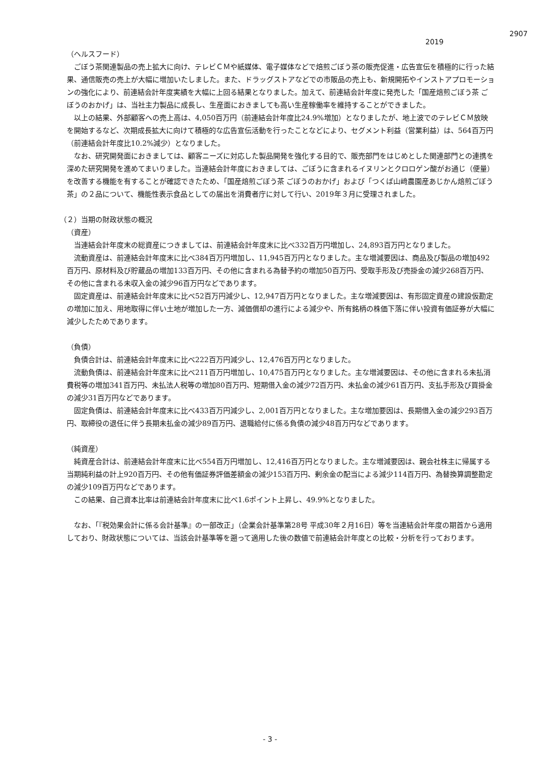2907
2019
（ヘルスフード）
ごぼう茶関連製品の売上拡大に向け、テレビＣＭや紙媒体、電子媒体などで焙煎ごぼう茶の販売促進・広告宣伝を積極的に行った結果、通信販売の売上が大幅に増加いたしました。また、ドラッグストアなどでの市販品の売上も、新規開拓やインストアプロモーションの強化により、前連結会計年度実績を大幅に上回る結果となりました。加えて、前連結会計年度に発売した「国産焙煎ごぼう茶 ごぼうのおかげ」は、当社主力製品に成長し、生産面におきましても高い生産稼働率を維持することができました。
以上の結果、外部顧客への売上高は、4,050百万円（前連結会計年度比24.9%増加）となりましたが、地上波でのテレビＣＭ放映を開始するなど、次期成長拡大に向けて積極的な広告宣伝活動を行ったことなどにより、セグメント利益（営業利益）は、564百万円（前連結会計年度比10.2%減少）となりました。
なお、研究開発面におきましては、顧客ニーズに対応した製品開発を強化する目的で、販売部門をはじめとした関連部門との連携を深めた研究開発を進めてまいりました。当連結会計年度におきましては、ごぼうに含まれるイヌリンとクロロゲン酸がお通じ（便量）を改善する機能を有することが確認できたため、「国産焙煎ごぼう茶 ごぼうのおかげ」および「つくば山﨑農園産あじかん焙煎ごぼう茶」の２品について、機能性表示食品としての届出を消費者庁に対して行い、2019年３月に受理されました。
（２）当期の財政状態の概況
（資産）
当連結会計年度末の総資産につきましては、前連結会計年度末に比べ332百万円増加し、24,893百万円となりました。
流動資産は、前連結会計年度末に比べ384百万円増加し、11,945百万円となりました。主な増減要因は、商品及び製品の増加492百万円、原材料及び貯蔵品の増加133百万円、その他に含まれる為替予約の増加50百万円、受取手形及び売掛金の減少268百万円、その他に含まれる未収入金の減少96百万円などであります。
固定資産は、前連結会計年度末に比べ52百万円減少し、12,947百万円となりました。主な増減要因は、有形固定資産の建設仮勘定の増加に加え、用地取得に伴い土地が増加した一方、減価償却の進行による減少や、所有銘柄の株価下落に伴い投資有価証券が大幅に減少したためであります。
（負債）
負債合計は、前連結会計年度末に比べ222百万円減少し、12,476百万円となりました。
流動負債は、前連結会計年度末に比べ211百万円増加し、10,475百万円となりました。主な増減要因は、その他に含まれる未払消費税等の増加341百万円、未払法人税等の増加80百万円、短期借入金の減少72百万円、未払金の減少61百万円、支払手形及び買掛金の減少31百万円などであります。
固定負債は、前連結会計年度末に比べ433百万円減少し、2,001百万円となりました。主な増加要因は、長期借入金の減少293百万円、取締役の退任に伴う長期未払金の減少89百万円、退職給付に係る負債の減少48百万円などであります。
（純資産）
純資産合計は、前連結会計年度末に比べ554百万円増加し、12,416百万円となりました。主な増減要因は、親会社株主に帰属する当期純利益の計上920百万円、その他有価証券評価差額金の減少153百万円、剰余金の配当による減少114百万円、為替換算調整勘定の減少109百万円などであります。
この結果、自己資本比率は前連結会計年度末に比べ1.6ポイント上昇し、49.9%となりました。
なお、「『税効果会計に係る会計基準』の一部改正」（企業会計基準第28号 平成30年２月16日）等を当連結会計年度の期首から適用しており、財政状態については、当該会計基準等を遡って適用した後の数値で前連結会計年度との比較・分析を行っております。
- 3 -